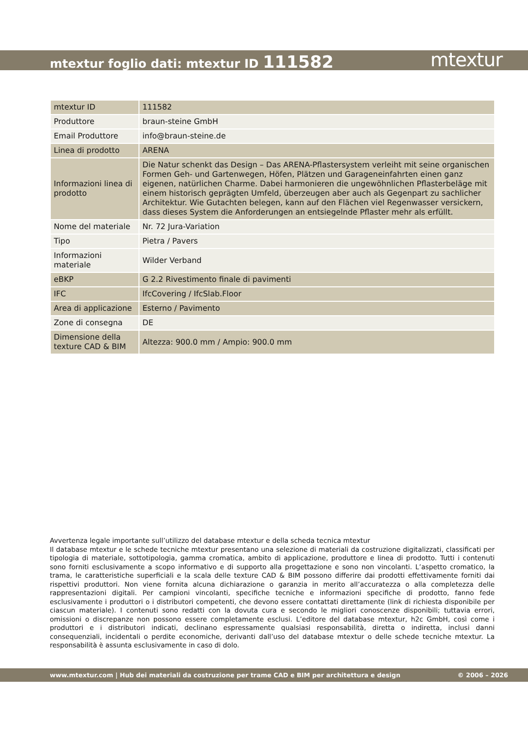mtextur foglio dati: mtextur ID 111582
mtextur
| mtextur ID | 111582 |
| Produttore | braun-steine GmbH |
| Email Produttore | info@braun-steine.de |
| Linea di prodotto | ARENA |
| Informazioni linea di prodotto | Die Natur schenkt das Design – Das ARENA-Pflastersystem verleiht mit seine organischen Formen Geh- und Gartenwegen, Höfen, Plätzen und Garageneinfahrten einen ganz eigenen, natürlichen Charme. Dabei harmonieren die ungewöhnlichen Pflasterbeläge mit einem historisch geprägten Umfeld, überzeugen aber auch als Gegenpart zu sachlicher Architektur. Wie Gutachten belegen, kann auf den Flächen viel Regenwasser versickern, dass dieses System die Anforderungen an entsiegelnde Pflaster mehr als erfüllt. |
| Nome del materiale | Nr. 72 Jura-Variation |
| Tipo | Pietra / Pavers |
| Informazioni materiale | Wilder Verband |
| eBKP | G 2.2 Rivestimento finale di pavimenti |
| IFC | IfcCovering / IfcSlab.Floor |
| Area di applicazione | Esterno / Pavimento |
| Zone di consegna | DE |
| Dimensione della texture CAD & BIM | Altezza: 900.0 mm / Ampio: 900.0 mm |
Avvertenza legale importante sull’utilizzo del database mtextur e della scheda tecnica mtextur
Il database mtextur e le schede tecniche mtextur presentano una selezione di materiali da costruzione digitalizzati, classificati per tipologia di materiale, sottotipologia, gamma cromatica, ambito di applicazione, produttore e linea di prodotto. Tutti i contenuti sono forniti esclusivamente a scopo informativo e di supporto alla progettazione e sono non vincolanti. L’aspetto cromatico, la trama, le caratteristiche superficiali e la scala delle texture CAD & BIM possono differire dai prodotti effettivamente forniti dai rispettivi produttori. Non viene fornita alcuna dichiarazione o garanzia in merito all’accuratezza o alla completezza delle rappresentazioni digitali. Per campioni vincolanti, specifiche tecniche e informazioni specifiche di prodotto, fanno fede esclusivamente i produttori o i distributori competenti, che devono essere contattati direttamente (link di richiesta disponibile per ciascun materiale). I contenuti sono redatti con la dovuta cura e secondo le migliori conoscenze disponibili; tuttavia errori, omissioni o discrepanze non possono essere completamente esclusi. L’editore del database mtextur, h2c GmbH, così come i produttori e i distributori indicati, declinano espressamente qualsiasi responsabilità, diretta o indiretta, inclusi danni consequenziali, incidentali o perdite economiche, derivanti dall’uso del database mtextur o delle schede tecniche mtextur. La responsabilità è assunta esclusivamente in caso di dolo.
www.mtextur.com | Hub dei materiali da costruzione per trame CAD e BIM per architettura e design © 2006 – 2026